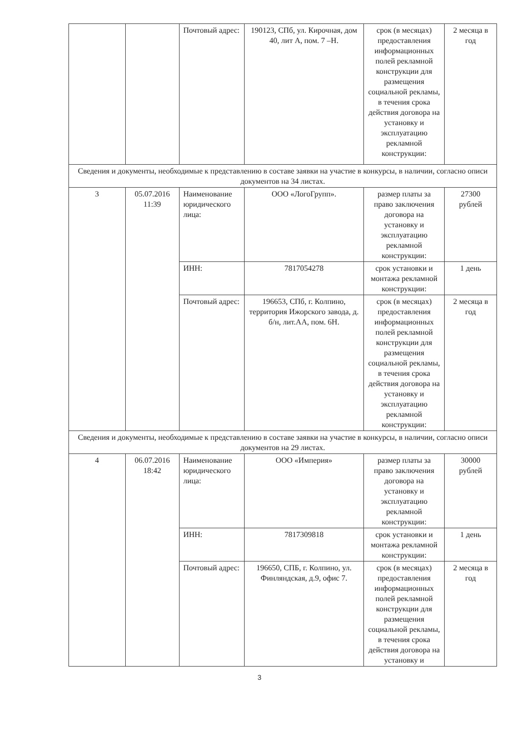| | | Почтовый адрес: | 190123, СПб, ул. Кирочная, дом 40, лит А, пом. 7 –Н. | срок (в месяцах) предоставления информационных полей рекламной конструкции для размещения социальной рекламы, в течения срока действия договора на установку и эксплуатацию рекламной конструкции: | 2 месяца в год |
| Сведения и документы, необходимые к представлению в составе заявки на участие в конкурсы, в наличии, согласно описи документов на 34 листах. | | | | | |
| 3 | 05.07.2016 11:39 | Наименование юридического лица: | ООО «ЛогоГрупп». | размер платы за право заключения договора на установку и эксплуатацию рекламной конструкции: | 27300 рублей |
| | | ИНН: | 7817054278 | срок установки и монтажа рекламной конструкции: | 1 день |
| | | Почтовый адрес: | 196653, СПб, г. Колпино, территория Ижорского завода, д. б/н, лит.АА, пом. 6Н. | срок (в месяцах) предоставления информационных полей рекламной конструкции для размещения социальной рекламы, в течения срока действия договора на установку и эксплуатацию рекламной конструкции: | 2 месяца в год |
| Сведения и документы, необходимые к представлению в составе заявки на участие в конкурсы, в наличии, согласно описи документов на 29 листах. | | | | | |
| 4 | 06.07.2016 18:42 | Наименование юридического лица: | ООО «Империя» | размер платы за право заключения договора на установку и эксплуатацию рекламной конструкции: | 30000 рублей |
| | | ИНН: | 7817309818 | срок установки и монтажа рекламной конструкции: | 1 день |
| | | Почтовый адрес: | 196650, СПБ, г. Колпино, ул. Финляндская, д.9, офис 7. | срок (в месяцах) предоставления информационных полей рекламной конструкции для размещения социальной рекламы, в течения срока действия договора на установку и | 2 месяца в год |
3